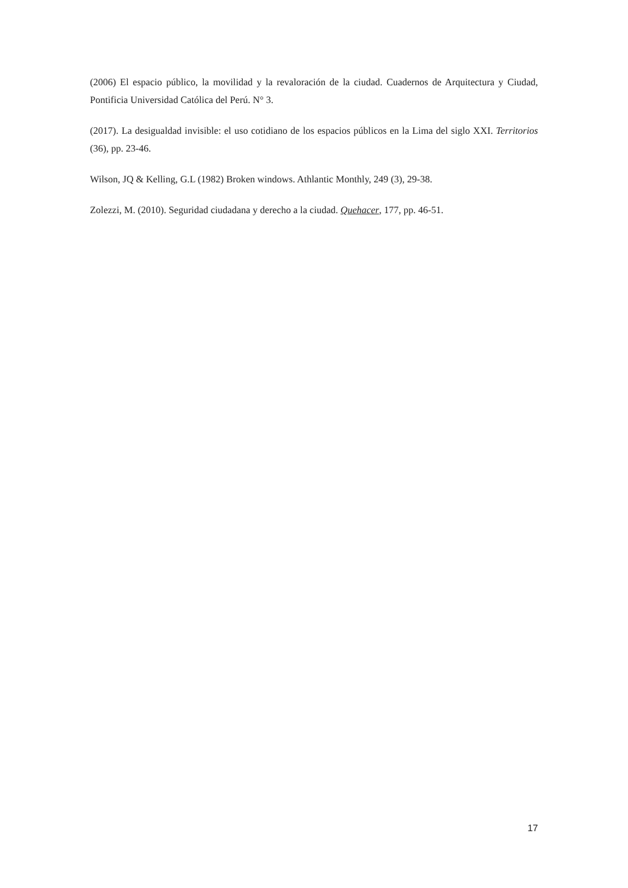(2006) El espacio público, la movilidad y la revaloración de la ciudad. Cuadernos de Arquitectura y Ciudad, Pontificia Universidad Católica del Perú. N° 3.
(2017). La desigualdad invisible: el uso cotidiano de los espacios públicos en la Lima del siglo XXI. Territorios (36), pp. 23-46.
Wilson, JQ & Kelling, G.L (1982) Broken windows. Athlantic Monthly, 249 (3), 29-38.
Zolezzi, M. (2010). Seguridad ciudadana y derecho a la ciudad. Quehacer, 177, pp. 46-51.
17